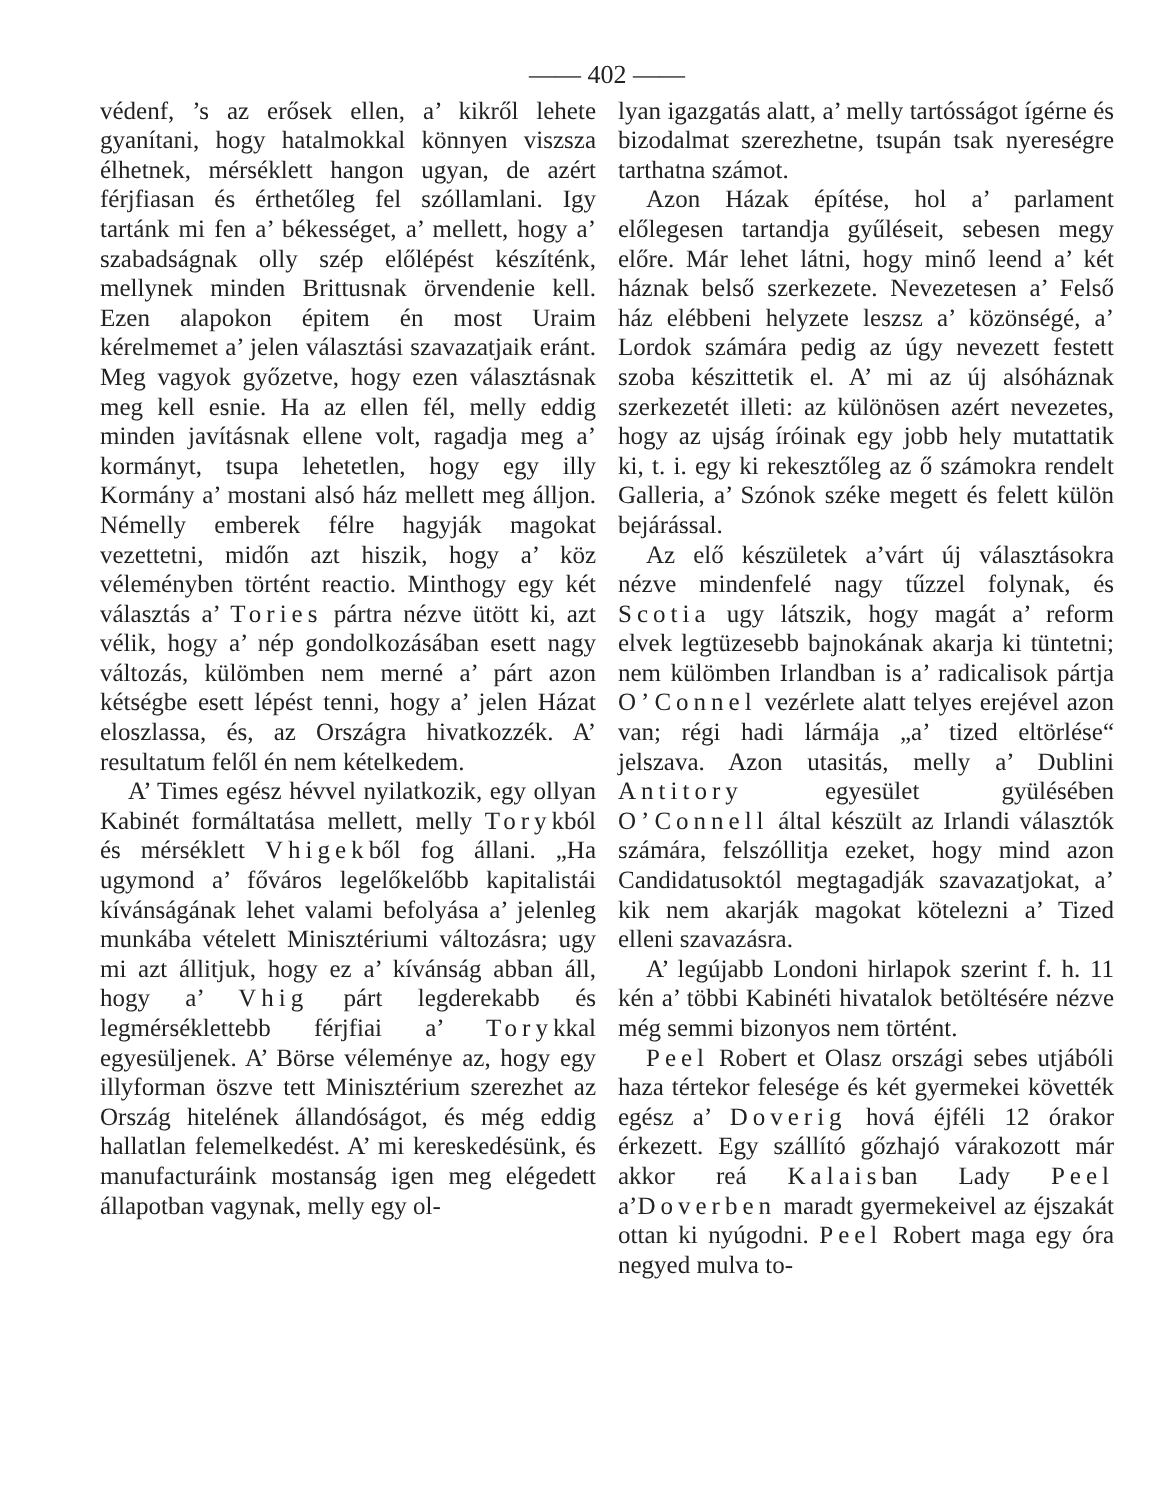—— 402 ——
védenf, ’s az erősek ellen, a’ kikről lehete gyanítani, hogy hatalmokkal könnyen viszsza élhetnek, mérséklett hangon ugyan, de azért férjfiasan és érthetőleg fel szóllamlani. Igy tartánk mi fen a’ békességet, a’ mellett, hogy a’ szabadságnak olly szép előlépést készíténk, mellynek minden Brittusnak örvendenie kell. Ezen alapokon épitem én most Uraim kérelmemet a’ jelen választási szavazatjaik eránt. Meg vagyok győzetve, hogy ezen választásnak meg kell esnie. Ha az ellen fél, melly eddig minden javításnak ellene volt, ragadja meg a’ kormányt, tsupa lehetetlen, hogy egy illy Kormány a’ mostani alsó ház mellett meg álljon. Némelly emberek félre hagyják magokat vezettetni, midőn azt hiszik, hogy a’ köz véleményben történt reactio. Minthogy egy két választás a’ Tories pártra nézve ütött ki, azt vélik, hogy a’ nép gondolkozásában esett nagy változás, külömben nem merné a’ párt azon kétségbe esett lépést tenni, hogy a’ jelen Házat eloszlassa, és, az Országra hivatkozzék. A’ resultatum felől én nem kételkedem.
A’ Times egész hévvel nyilatkozik, egy ollyan Kabinét formáltatása mellett, melly Torykból és mérséklett Vhigekből fog állani. „Ha ugymond a’ főváros legelőkelőbb kapitalistái kívánságának lehet valami befolyása a’ jelenleg munkába vételett Minisztériumi változásra; ugy mi azt állitjuk, hogy ez a’ kívánság abban áll, hogy a’ Vhig párt legderekabb és legmérséklettebb férjfiai a’ Torykkal egyesüljenek. A’ Börse véleménye az, hogy egy illyforman öszve tett Minisztérium szerezhet az Ország hitelének állandóságot, és még eddig hallatlan felemelkedést. A’ mi kereskedésünk, és manufacturáink mostanság igen meg elégedett állapotban vagynak, melly egy ol-
lyan igazgatás alatt, a’ melly tartósságot ígérne és bizodalmat szerezhetne, tsupán tsak nyereségre tarthatna számot.
Azon Házak építése, hol a’ parlament előlegesen tartandja gyűléseit, sebesen megy előre. Már lehet látni, hogy minő leend a’ két háznak belső szerkezete. Nevezetesen a’ Felső ház elébbeni helyzete leszsz a’ közönségé, a’ Lordok számára pedig az úgy nevezett festett szoba készittetik el. A’ mi az új alsóháznak szerkezetét illeti: az különösen azért nevezetes, hogy az ujság íróinak egy jobb hely mutattatik ki, t. i. egy ki rekesztőleg az ő számokra rendelt Galleria, a’ Szónok széke megett és felett külön bejárással.
Az elő készületek a’várt új választásokra nézve mindenfelé nagy tűzzel folynak, és Scotia ugy látszik, hogy magát a’ reform elvek legtüzesebb bajnokának akarja ki tüntetni; nem külömben Irlandban is a’ radicalisok pártja O’Connel vezérlete alatt telyes erejével azon van; régi hadi lármája „a’ tized eltörlése“ jelszava. Azon utasitás, melly a’ Dublini Antitory egyesület gyülésében O’Connell által készült az Irlandi választók számára, felszóllitja ezeket, hogy mind azon Candidatusoktól megtagadják szavazatjokat, a’ kik nem akarják magokat kötelezni a’ Tized elleni szavazásra.
A’ legújabb Londoni hirlapok szerint f. h. 11 kén a’ többi Kabinéti hivatalok betöltésére nézve még semmi bizonyos nem történt.
Peel Robert et Olasz országi sebes utjábóli haza tértekor felesége és két gyermekei követték egész a’ Doverig hová éjféli 12 órakor érkezett. Egy szállító gőzhajó várakozott már akkor reá Kalaisban Lady Peel a’Doverben maradt gyermekeivel az éjszakát ottan ki nyúgodni. Peel Robert maga egy óra negyed mulva to-